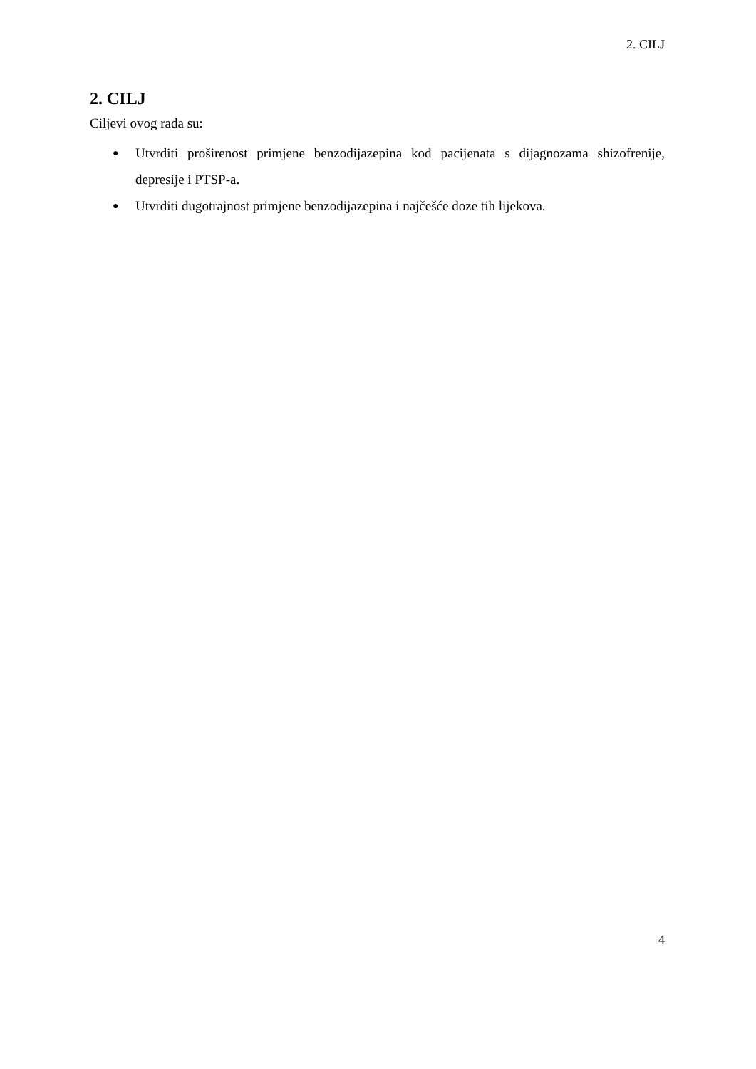2. CILJ
2. CILJ
Ciljevi ovog rada su:
● Utvrditi proširenost primjene benzodijazepina kod pacijenata s dijagnozama shizofrenije, depresije i PTSP-a.
● Utvrditi dugotrajnost primjene benzodijazepina i najčešće doze tih lijekova.
4